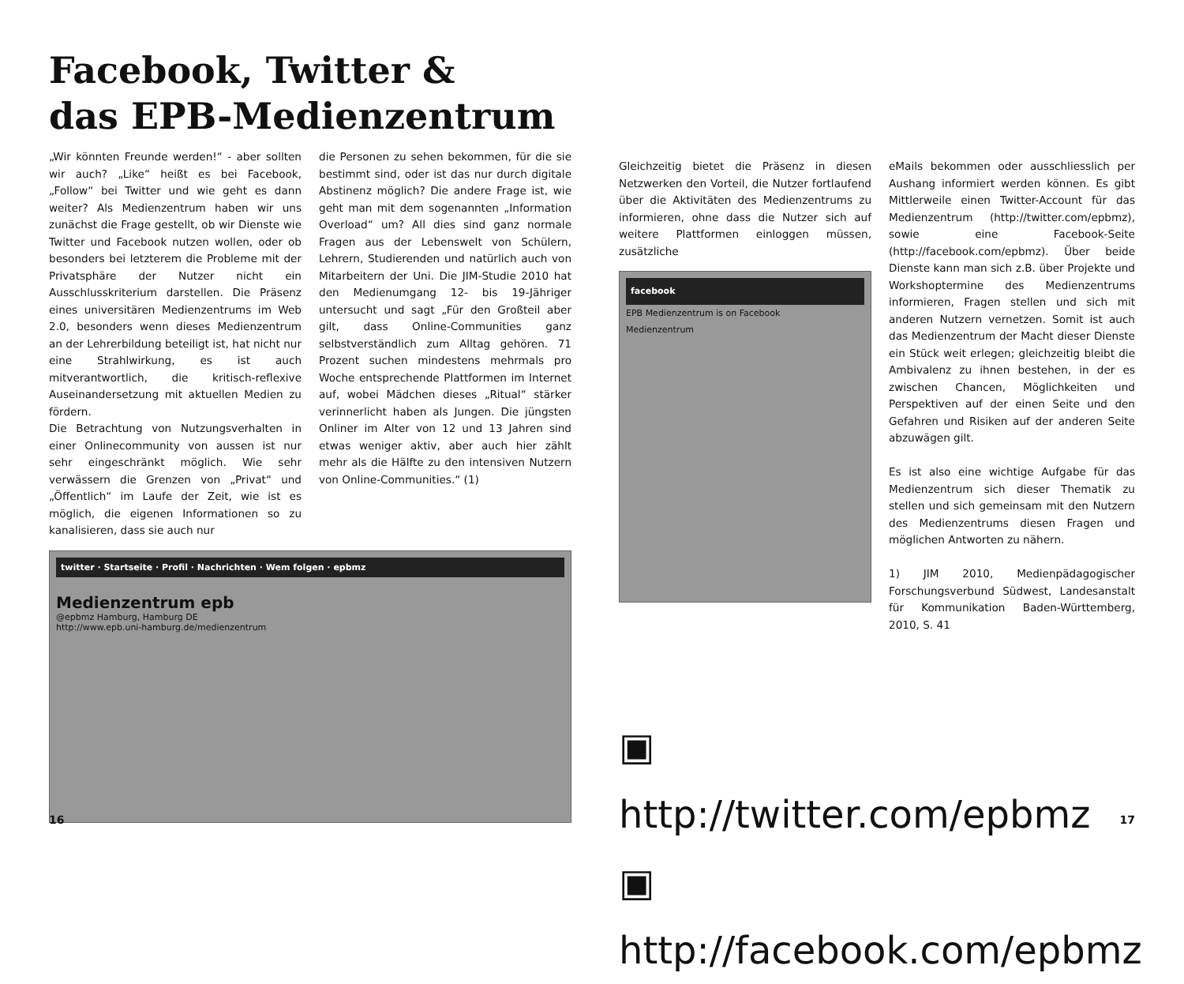Facebook, Twitter &
das EPB-Medienzentrum
„Wir könnten Freunde werden!“ - aber sollten wir auch? „Like“ heißt es bei Facebook, „Follow“ bei Twitter und wie geht es dann weiter? Als Medienzentrum haben wir uns zunächst die Frage gestellt, ob wir Dienste wie Twitter und Facebook nutzen wollen, oder ob besonders bei letzterem die Probleme mit der Privatsphäre der Nutzer nicht ein Ausschlusskriterium darstellen. Die Präsenz eines universitären Medienzentrums im Web 2.0, besonders wenn dieses Medienzentrum an der Lehrerbildung beteiligt ist, hat nicht nur eine Strahlwirkung, es ist auch mitverantwortlich, die kritisch-reflexive Auseinandersetzung mit aktuellen Medien zu fördern.
Die Betrachtung von Nutzungsverhalten in einer Onlinecommunity von aussen ist nur sehr eingeschränkt möglich. Wie sehr verwässern die Grenzen von „Privat“ und „Öffentlich“ im Laufe der Zeit, wie ist es möglich, die eigenen Informationen so zu kanalisieren, dass sie auch nur
die Personen zu sehen bekommen, für die sie bestimmt sind, oder ist das nur durch digitale Abstinenz möglich? Die andere Frage ist, wie geht man mit dem sogenannten „Information Overload“ um? All dies sind ganz normale Fragen aus der Lebenswelt von Schülern, Lehrern, Studierenden und natürlich auch von Mitarbeitern der Uni. Die JIM-Studie 2010 hat den Medienumgang 12- bis 19-Jähriger untersucht und sagt „Für den Großteil aber gilt, dass Online-Communities ganz selbstverständlich zum Alltag gehören. 71 Prozent suchen mindestens mehrmals pro Woche entsprechende Plattformen im Internet auf, wobei Mädchen dieses „Ritual“ stärker verinnerlicht haben als Jungen. Die jüngsten Onliner im Alter von 12 und 13 Jahren sind etwas weniger aktiv, aber auch hier zählt mehr als die Hälfte zu den intensiven Nutzern von Online-Communities.“ (1)
twitter · Startseite · Profil · Nachrichten · Wem folgen · epbmz
Medienzentrum epb
@epbmz Hamburg, Hamburg DE
http://www.epb.uni-hamburg.de/medienzentrum
16
Gleichzeitig bietet die Präsenz in diesen Netzwerken den Vorteil, die Nutzer fortlaufend über die Aktivitäten des Medienzentrums zu informieren, ohne dass die Nutzer sich auf weitere Plattformen einloggen müssen, zusätzliche
facebook
EPB Medienzentrum is on Facebook
Medienzentrum
eMails bekommen oder ausschliesslich per Aushang informiert werden können. Es gibt Mittlerweile einen Twitter-Account für das Medienzentrum (http://twitter.com/epbmz), sowie eine Facebook-Seite (http://facebook.com/epbmz). Über beide Dienste kann man sich z.B. über Projekte und Workshoptermine des Medienzentrums informieren, Fragen stellen und sich mit anderen Nutzern vernetzen. Somit ist auch das Medienzentrum der Macht dieser Dienste ein Stück weit erlegen; gleichzeitig bleibt die Ambivalenz zu ihnen bestehen, in der es zwischen Chancen, Möglichkeiten und Perspektiven auf der einen Seite und den Gefahren und Risiken auf der anderen Seite abzuwägen gilt.
Es ist also eine wichtige Aufgabe für das Medienzentrum sich dieser Thematik zu stellen und sich gemeinsam mit den Nutzern des Medienzentrums diesen Fragen und möglichen Antworten zu nähern.
1) JIM 2010, Medienpädagogischer Forschungsverbund Südwest, Landesanstalt für Kommunikation Baden-Württemberg, 2010, S. 41
▣ http://twitter.com/epbmz
▣ http://facebook.com/epbmz
17